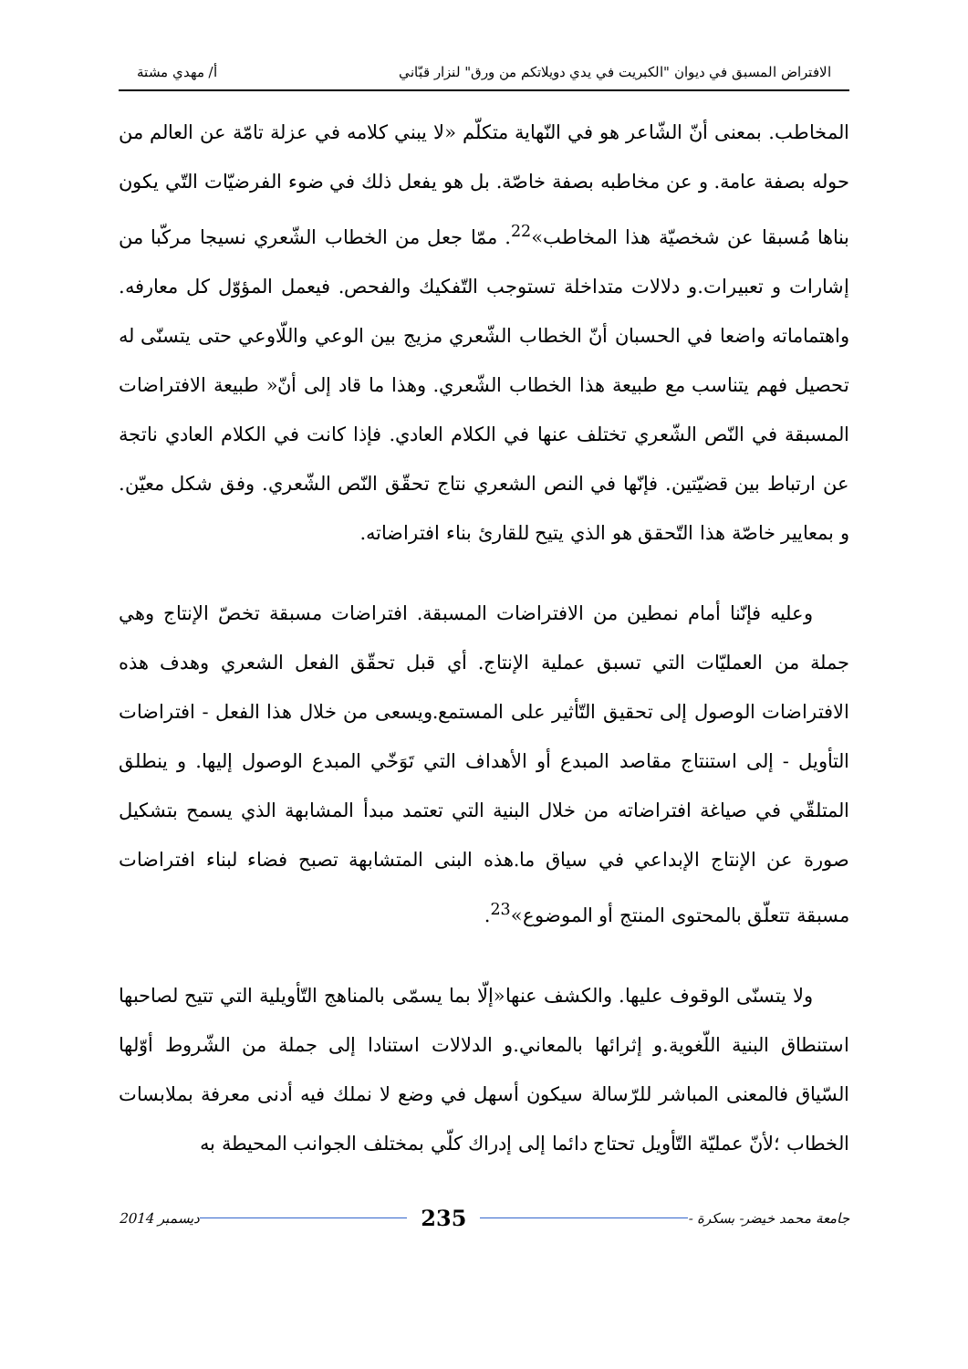الافتراض المسبق في ديوان "الكبريت في يدي دويلاتكم من ورق" لنزار قبّاني أ/ مهدي مشتة
المخاطب. بمعنى أنّ الشّاعر هو في النّهاية متكلّم «لا يبني كلامه في عزلة تامّة عن العالم من حوله بصفة عامة. و عن مخاطبه بصفة خاصّة. بل هو يفعل ذلك في ضوء الفرضيّات التّي يكون بناها مُسبقا عن شخصيّة هذا المخاطب»<sup>22</sup>. ممّا جعل من الخطاب الشّعري نسيجا مركّبا من إشارات و تعبيرات.و دلالات متداخلة تستوجب التّفكيك والفحص. فيعمل المؤوّل كل معارفه. واهتماماته واضعا في الحسبان أنّ الخطاب الشّعري مزيج بين الوعي واللّاوعي حتى يتسنّى له تحصيل فهم يتناسب مع طبيعة هذا الخطاب الشّعري. وهذا ما قاد إلى أنّ« طبيعة الافتراضات المسبقة في النّص الشّعري تختلف عنها في الكلام العادي. فإذا كانت في الكلام العادي ناتجة عن ارتباط بين قضيّتين. فإنّها في النص الشعري نتاج تحقّق النّص الشّعري. وفق شكل معيّن. و بمعايير خاصّة هذا التّحقق هو الذي يتيح للقارئ بناء افتراضاته.
وعليه فإنّنا أمام نمطين من الافتراضات المسبقة. افتراضات مسبقة تخصّ الإنتاج وهي جملة من العمليّات التي تسبق عملية الإنتاج. أي قبل تحقّق الفعل الشعري وهدف هذه الافتراضات الوصول إلى تحقيق التّأثير على المستمع.ويسعى من خلال هذا الفعل - افتراضات التأويل - إلى استنتاج مقاصد المبدع أو الأهداف التي تَوَخّي المبدع الوصول إليها. و ينطلق المتلقّي في صياغة افتراضاته من خلال البنية التي تعتمد مبدأ المشابهة الذي يسمح بتشكيل صورة عن الإنتاج الإبداعي في سياق ما.هذه البنى المتشابهة تصبح فضاء لبناء افتراضات مسبقة تتعلّق بالمحتوى المنتج أو الموضوع»<sup>23</sup>.
ولا يتسنّى الوقوف عليها. والكشف عنها«إلّا بما يسمّى بالمناهج التّأويلية التي تتيح لصاحبها استنطاق البنية اللّغوية.و إثرائها بالمعاني.و الدلالات استنادا إلى جملة من الشّروط أوّلها السّياق فالمعنى المباشر للرّسالة سيكون أسهل في وضع لا نملك فيه أدنى معرفة بملابسات الخطاب ؛لأنّ عمليّة التّأويل تحتاج دائما إلى إدراك كلّي بمختلف الجوانب المحيطة به
جامعة محمد خيضر- بسكرة - 235 ديسمبر 2014